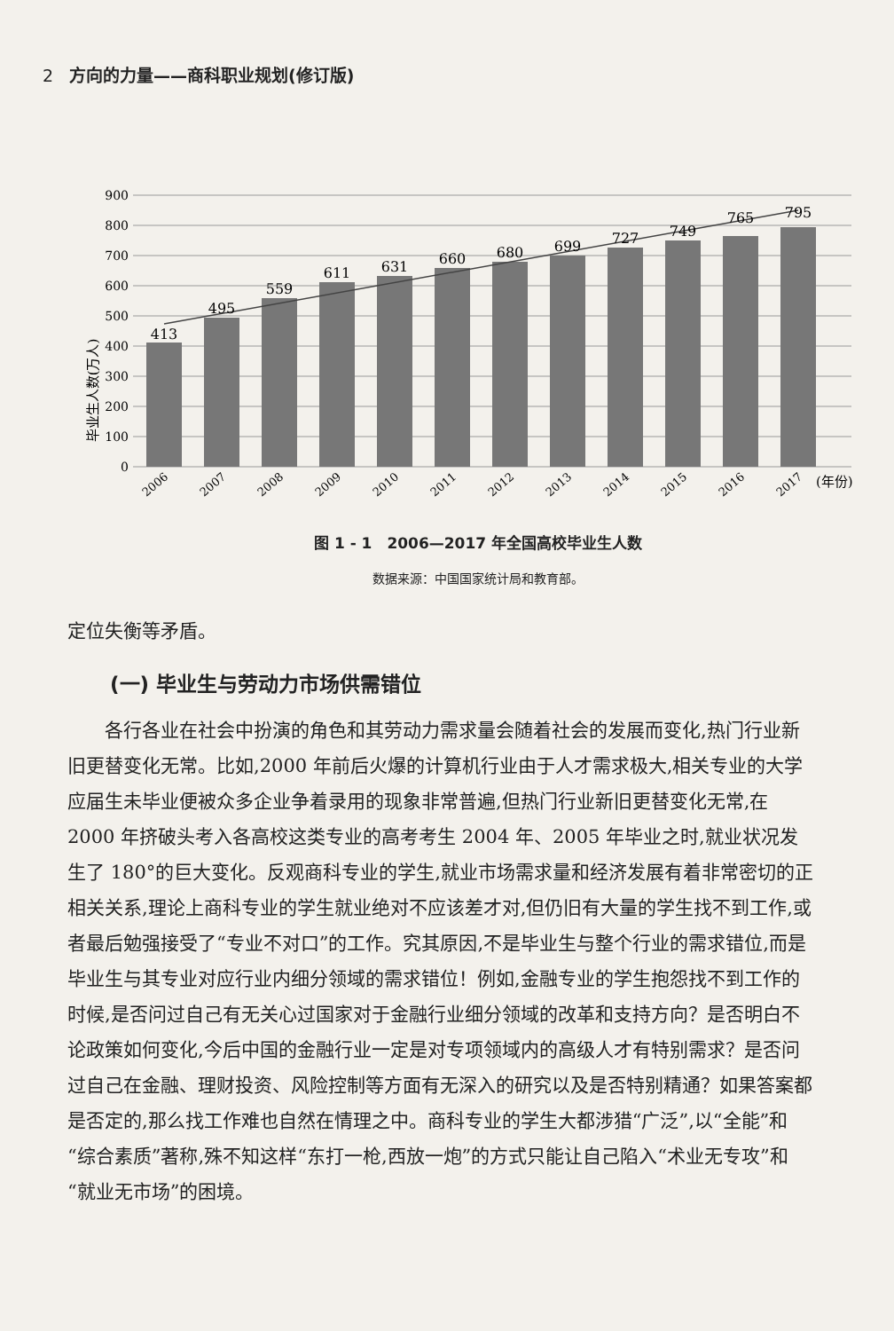2 方向的力量——商科职业规划(修订版)
毕业生人数(万人)
900
800
700
600
500
400
300
200
100
0
413
495
559
611
631
660
680
699
727
749
765
795
2006
2007
2008
2009
2010
2011
2012
2013
2014
2015
2016
2017
(年份)
图 1 - 1　2006—2017 年全国高校毕业生人数
数据来源：中国国家统计局和教育部。
定位失衡等矛盾。
(一) 毕业生与劳动力市场供需错位
各行各业在社会中扮演的角色和其劳动力需求量会随着社会的发展而变化,热门行业新旧更替变化无常。比如,2000 年前后火爆的计算机行业由于人才需求极大,相关专业的大学应届生未毕业便被众多企业争着录用的现象非常普遍,但热门行业新旧更替变化无常,在 2000 年挤破头考入各高校这类专业的高考考生 2004 年、2005 年毕业之时,就业状况发生了 180°的巨大变化。反观商科专业的学生,就业市场需求量和经济发展有着非常密切的正相关关系,理论上商科专业的学生就业绝对不应该差才对,但仍旧有大量的学生找不到工作,或者最后勉强接受了“专业不对口”的工作。究其原因,不是毕业生与整个行业的需求错位,而是毕业生与其专业对应行业内细分领域的需求错位！例如,金融专业的学生抱怨找不到工作的时候,是否问过自己有无关心过国家对于金融行业细分领域的改革和支持方向？是否明白不论政策如何变化,今后中国的金融行业一定是对专项领域内的高级人才有特别需求？是否问过自己在金融、理财投资、风险控制等方面有无深入的研究以及是否特别精通？如果答案都是否定的,那么找工作难也自然在情理之中。商科专业的学生大都涉猎“广泛”,以“全能”和“综合素质”著称,殊不知这样“东打一枪,西放一炮”的方式只能让自己陷入“术业无专攻”和“就业无市场”的困境。